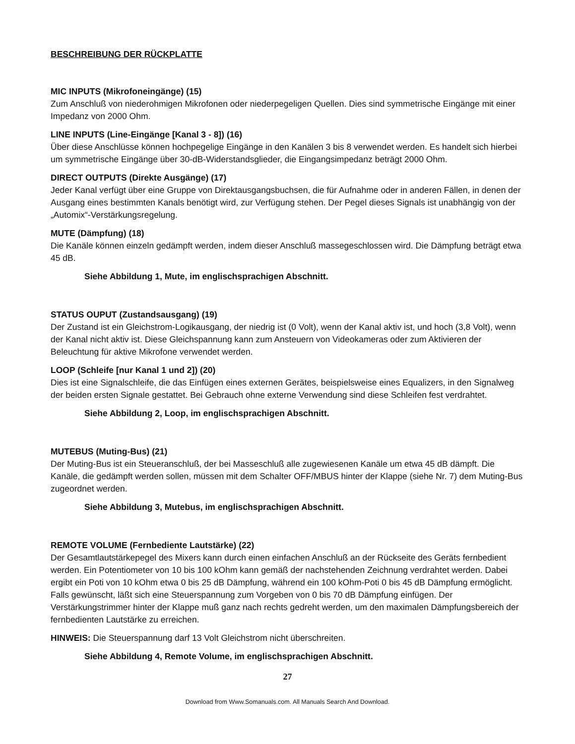BESCHREIBUNG DER RÜCKPLATTE
MIC INPUTS (Mikrofoneingänge) (15)
Zum Anschluß von niederohmigen Mikrofonen oder niederpegeligen Quellen. Dies sind symmetrische Eingänge mit einer Impedanz von 2000 Ohm.
LINE INPUTS (Line-Eingänge [Kanal 3 - 8]) (16)
Über diese Anschlüsse können hochpegelige Eingänge in den Kanälen 3 bis 8 verwendet werden. Es handelt sich hierbei um symmetrische Eingänge über 30-dB-Widerstandsglieder, die Eingangsimpedanz beträgt 2000 Ohm.
DIRECT OUTPUTS (Direkte Ausgänge) (17)
Jeder Kanal verfügt über eine Gruppe von Direktausgangsbuchsen, die für Aufnahme oder in anderen Fällen, in denen der Ausgang eines bestimmten Kanals benötigt wird, zur Verfügung stehen. Der Pegel dieses Signals ist unabhängig von der „Automix“-Verstärkungsregelung.
MUTE (Dämpfung) (18)
Die Kanäle können einzeln gedämpft werden, indem dieser Anschluß massegeschlossen wird. Die Dämpfung beträgt etwa 45 dB.
Siehe Abbildung 1, Mute, im englischsprachigen Abschnitt.
STATUS OUPUT (Zustandsausgang) (19)
Der Zustand ist ein Gleichstrom-Logikausgang, der niedrig ist (0 Volt), wenn der Kanal aktiv ist, und hoch (3,8 Volt), wenn der Kanal nicht aktiv ist. Diese Gleichspannung kann zum Ansteuern von Videokameras oder zum Aktivieren der Beleuchtung für aktive Mikrofone verwendet werden.
LOOP (Schleife [nur Kanal 1 und 2]) (20)
Dies ist eine Signalschleife, die das Einfügen eines externen Gerätes, beispielsweise eines Equalizers, in den Signalweg der beiden ersten Signale gestattet. Bei Gebrauch ohne externe Verwendung sind diese Schleifen fest verdrahtet.
Siehe Abbildung 2, Loop, im englischsprachigen Abschnitt.
MUTEBUS (Muting-Bus) (21)
Der Muting-Bus ist ein Steueranschluß, der bei Masseschluß alle zugewiesenen Kanäle um etwa 45 dB dämpft. Die Kanäle, die gedämpft werden sollen, müssen mit dem Schalter OFF/MBUS hinter der Klappe (siehe Nr. 7) dem Muting-Bus zugeordnet werden.
Siehe Abbildung 3, Mutebus, im englischsprachigen Abschnitt.
REMOTE VOLUME (Fernbediente Lautstärke) (22)
Der Gesamtlautstärkepegel des Mixers kann durch einen einfachen Anschluß an der Rückseite des Geräts fernbedient werden. Ein Potentiometer von 10 bis 100 kOhm kann gemäß der nachstehenden Zeichnung verdrahtet werden. Dabei ergibt ein Poti von 10 kOhm etwa 0 bis 25 dB Dämpfung, während ein 100 kOhm-Poti 0 bis 45 dB Dämpfung ermöglicht. Falls gewünscht, läßt sich eine Steuerspannung zum Vorgeben von 0 bis 70 dB Dämpfung einfügen. Der Verstärkungstrimmer hinter der Klappe muß ganz nach rechts gedreht werden, um den maximalen Dämpfungsbereich der fernbedienten Lautstärke zu erreichen.
HINWEIS: Die Steuerspannung darf 13 Volt Gleichstrom nicht überschreiten.
Siehe Abbildung 4, Remote Volume, im englischsprachigen Abschnitt.
27
Download from Www.Somanuals.com. All Manuals Search And Download.